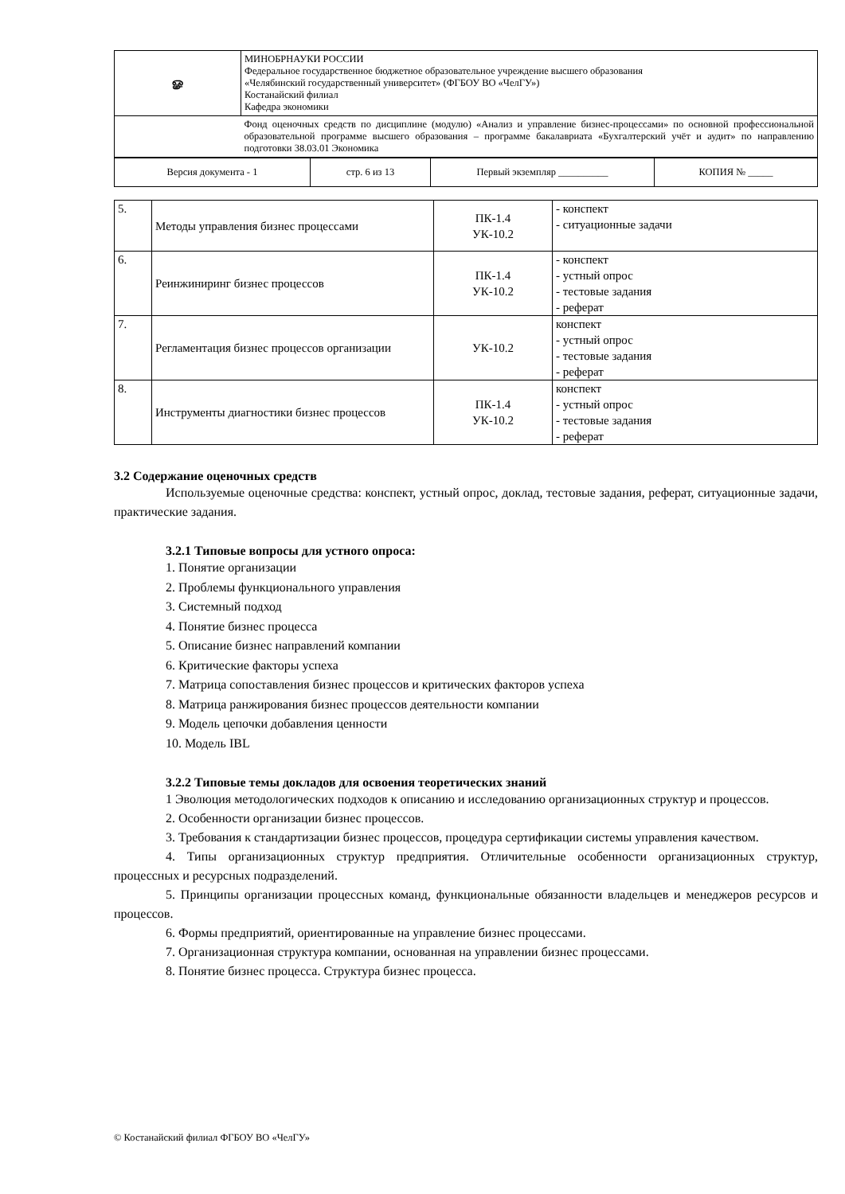| ௐ | МИНОБРНАУКИ РОССИИ Федеральное государственное бюджетное образовательное учреждение высшего образования «Челябинский государственный университет» (ФГБОУ ВО «ЧелГУ») Костанайский филиал Кафедра экономики |
| | Фонд оценочных средств по дисциплине (модулю) «Анализ и управление бизнес-процессами» по основной профессиональной образовательной программе высшего образования – программе бакалавриата «Бухгалтерский учёт и аудит» по направлению подготовки 38.03.01 Экономика |
| Версия документа - 1 | стр. 6 из 13 | Первый экземпляр __________ | КОПИЯ № _____ |
| 5. | Методы управления бизнес процессами | ПК-1.4 УК-10.2 | - конспект - ситуационные задачи |
| 6. | Реинжиниринг бизнес процессов | ПК-1.4 УК-10.2 | - конспект - устный опрос - тестовые задания - реферат |
| 7. | Регламентация бизнес процессов организации | УК-10.2 | конспект - устный опрос - тестовые задания - реферат |
| 8. | Инструменты диагностики бизнес процессов | ПК-1.4 УК-10.2 | конспект - устный опрос - тестовые задания - реферат |
3.2 Содержание оценочных средств
Используемые оценочные средства: конспект, устный опрос, доклад, тестовые задания, реферат, ситуационные задачи, практические задания.
3.2.1 Типовые вопросы для устного опроса:
1. Понятие организации
2. Проблемы функционального управления
3. Системный подход
4. Понятие бизнес процесса
5. Описание бизнес направлений компании
6. Критические факторы успеха
7. Матрица сопоставления бизнес процессов и критических факторов успеха
8. Матрица ранжирования бизнес процессов деятельности компании
9. Модель цепочки добавления ценности
10. Модель IBL
3.2.2 Типовые темы докладов для освоения теоретических знаний
1 Эволюция методологических подходов к описанию и исследованию организационных структур и процессов.
2. Особенности организации бизнес процессов.
3. Требования к стандартизации бизнес процессов, процедура сертификации системы управления качеством.
4. Типы организационных структур предприятия. Отличительные особенности организационных структур, процессных и ресурсных подразделений.
5. Принципы организации процессных команд, функциональные обязанности владельцев и менеджеров ресурсов и процессов.
6. Формы предприятий, ориентированные на управление бизнес процессами.
7. Организационная структура компании, основанная на управлении бизнес процессами.
8. Понятие бизнес процесса. Структура бизнес процесса.
© Костанайский филиал ФГБОУ ВО «ЧелГУ»